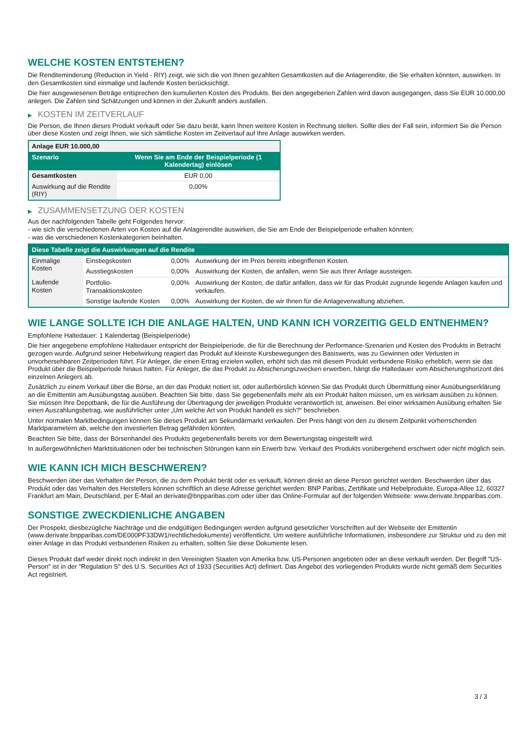WELCHE KOSTEN ENTSTEHEN?
Die Renditeminderung (Reduction in Yield - RIY) zeigt, wie sich die von Ihnen gezahlten Gesamtkosten auf die Anlagerendite, die Sie erhalten könnten, auswirken. In den Gesamtkosten sind einmalige und laufende Kosten berücksichtigt.
Die hier ausgewiesenen Beträge entsprechen den kumulierten Kosten des Produkts. Bei den angegebenen Zahlen wird davon ausgegangen, dass Sie EUR 10.000,00 anlegen. Die Zahlen sind Schätzungen und können in der Zukunft anders ausfallen.
▶ KOSTEN IM ZEITVERLAUF
Die Person, die Ihnen dieses Produkt verkauft oder Sie dazu berät, kann Ihnen weitere Kosten in Rechnung stellen. Sollte dies der Fall sein, informiert Sie die Person über diese Kosten und zeigt Ihnen, wie sich sämtliche Kosten im Zeitverlauf auf Ihre Anlage auswirken werden.
| Anlage EUR 10.000,00 | |
| --- | --- |
| Szenario | Wenn Sie am Ende der Beispielperiode (1 Kalendertag) einlösen |
| Gesamtkosten | EUR 0,00 |
| Auswirkung auf die Rendite (RIY) | 0,00% |
▶ ZUSAMMENSETZUNG DER KOSTEN
Aus der nachfolgenden Tabelle geht Folgendes hervor:
- wie sich die verschiedenen Arten von Kosten auf die Anlagerendite auswirken, die Sie am Ende der Beispielperiode erhalten könnten;
- was die verschiedenen Kostenkategorien beinhalten.
| Diese Tabelle zeigt die Auswirkungen auf die Rendite | | | |
| --- | --- | --- | --- |
| Einmalige Kosten | Einstiegskosten | 0,00% | Auswirkung der im Preis bereits inbegriffenen Kosten. |
| | Ausstiegskosten | 0,00% | Auswirkung der Kosten, die anfallen, wenn Sie aus Ihrer Anlage aussteigen. |
| Laufende Kosten | Portfolio-Transaktionskosten | 0,00% | Auswirkung der Kosten, die dafür anfallen, dass wir für das Produkt zugrunde liegende Anlagen kaufen und verkaufen. |
| | Sonstige laufende Kosten | 0,00% | Auswirkung der Kosten, die wir Ihnen für die Anlageverwaltung abziehen. |
WIE LANGE SOLLTE ICH DIE ANLAGE HALTEN, UND KANN ICH VORZEITIG GELD ENTNEHMEN?
Empfohlene Haltedauer: 1 Kalendertag (Beispielperiode)
Die hier angegebene empfohlene Haltedauer entspricht der Beispielperiode, die für die Berechnung der Performance-Szenarien und Kosten des Produkts in Betracht gezogen wurde. Aufgrund seiner Hebelwirkung reagiert das Produkt auf kleinste Kursbewegungen des Basiswerts, was zu Gewinnen oder Verlusten in unvorhersehbaren Zeitperioden führt. Für Anleger, die einen Ertrag erzielen wollen, erhöht sich das mit diesem Produkt verbundene Risiko erheblich, wenn sie das Produkt über die Beispielperiode hinaus halten. Für Anleger, die das Produkt zu Absicherungszwecken erwerben, hängt die Haltedauer vom Absicherungshorizont des einzelnen Anlegers ab.
Zusätzlich zu einem Verkauf über die Börse, an der das Produkt notiert ist, oder außerbörslich können Sie das Produkt durch Übermittlung einer Ausübungserklärung an die Emittentin am Ausübungstag ausüben. Beachten Sie bitte, dass Sie gegebenenfalls mehr als ein Produkt halten müssen, um es wirksam ausüben zu können. Sie müssen Ihre Depotbank, die für die Ausführung der Übertragung der jeweiligen Produkte verantwortlich ist, anweisen. Bei einer wirksamen Ausübung erhalten Sie einen Auszahlungsbetrag, wie ausführlicher unter „Um welche Art von Produkt handelt es sich?“ beschrieben.
Unter normalen Marktbedingungen können Sie dieses Produkt am Sekundärmarkt verkaufen. Der Preis hängt von den zu diesem Zeitpunkt vorherrschenden Marktparametern ab, welche den investierten Betrag gefährden könnten.
Beachten Sie bitte, dass der Börsenhandel des Produkts gegebenenfalls bereits vor dem Bewertungstag eingestellt wird.
In außergewöhnlichen Marktsituationen oder bei technischen Störungen kann ein Erwerb bzw. Verkauf des Produkts vorübergehend erschwert oder nicht möglich sein.
WIE KANN ICH MICH BESCHWEREN?
Beschwerden über das Verhalten der Person, die zu dem Produkt berät oder es verkauft, können direkt an diese Person gerichtet werden. Beschwerden über das Produkt oder das Verhalten des Herstellers können schriftlich an diese Adresse gerichtet werden: BNP Paribas, Zertifikate und Hebelprodukte, Europa-Allee 12, 60327 Frankfurt am Main, Deutschland, per E-Mail an derivate@bnpparibas.com oder über das Online-Formular auf der folgenden Webseite: www.derivate.bnpparibas.com.
SONSTIGE ZWECKDIENLICHE ANGABEN
Der Prospekt, diesbezügliche Nachträge und die endgültigen Bedingungen werden aufgrund gesetzlicher Vorschriften auf der Webseite der Emittentin (www.derivate.bnpparibas.com/DE000PF33DW1/rechtlichedokumente) veröffentlicht. Um weitere ausführliche Informationen, insbesondere zur Struktur und zu den mit einer Anlage in das Produkt verbundenen Risiken zu erhalten, sollten Sie diese Dokumente lesen.
Dieses Produkt darf weder direkt noch indirekt in den Vereinigten Staaten von Amerika bzw. US-Personen angeboten oder an diese verkauft werden. Der Begriff "US-Person" ist in der "Regulation S" des U.S. Securities Act of 1933 (Securities Act) definiert. Das Angebot des vorliegenden Produkts wurde nicht gemäß dem Securities Act registriert.
3 / 3